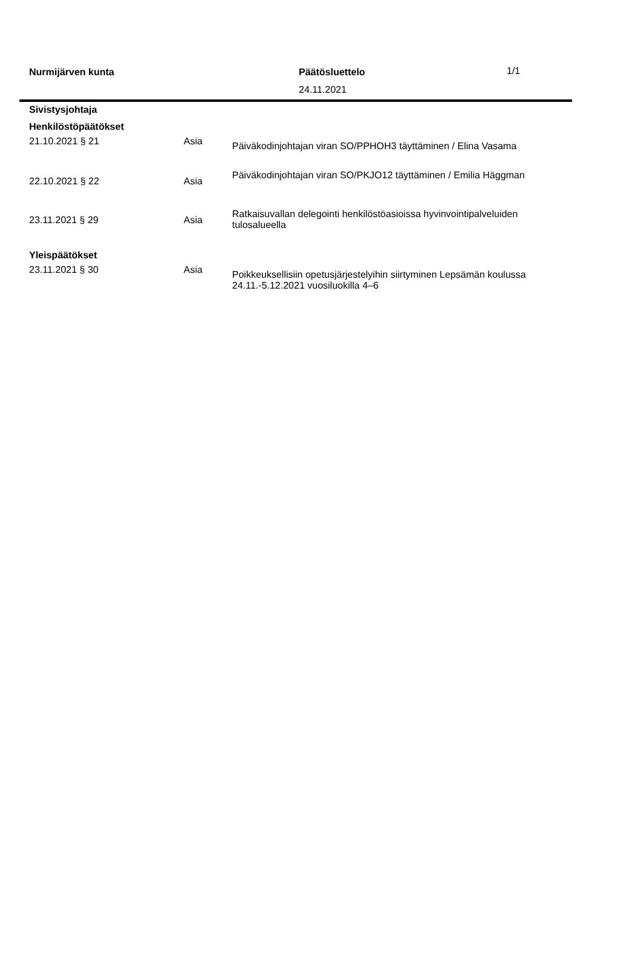Nurmijärven kunta
Päätösluettelo
24.11.2021
1/1
Sivistysjohtaja
Henkilöstöpäätökset
| 21.10.2021 § 21 | Asia | Päiväkodinjohtajan viran SO/PPHOH3 täyttäminen / Elina Vasama |
| 22.10.2021 § 22 | Asia | Päiväkodinjohtajan viran SO/PKJO12 täyttäminen / Emilia Häggman |
| 23.11.2021 § 29 | Asia | Ratkaisuvallan delegointi henkilöstöasioissa hyvinvointipalveluiden tulosalueella |
Yleispäätökset
| 23.11.2021 § 30 | Asia | Poikkeuksellisiin opetusjärjestelyihin siirtyminen Lepsämän koulussa 24.11.-5.12.2021 vuosiluokilla 4–6 |